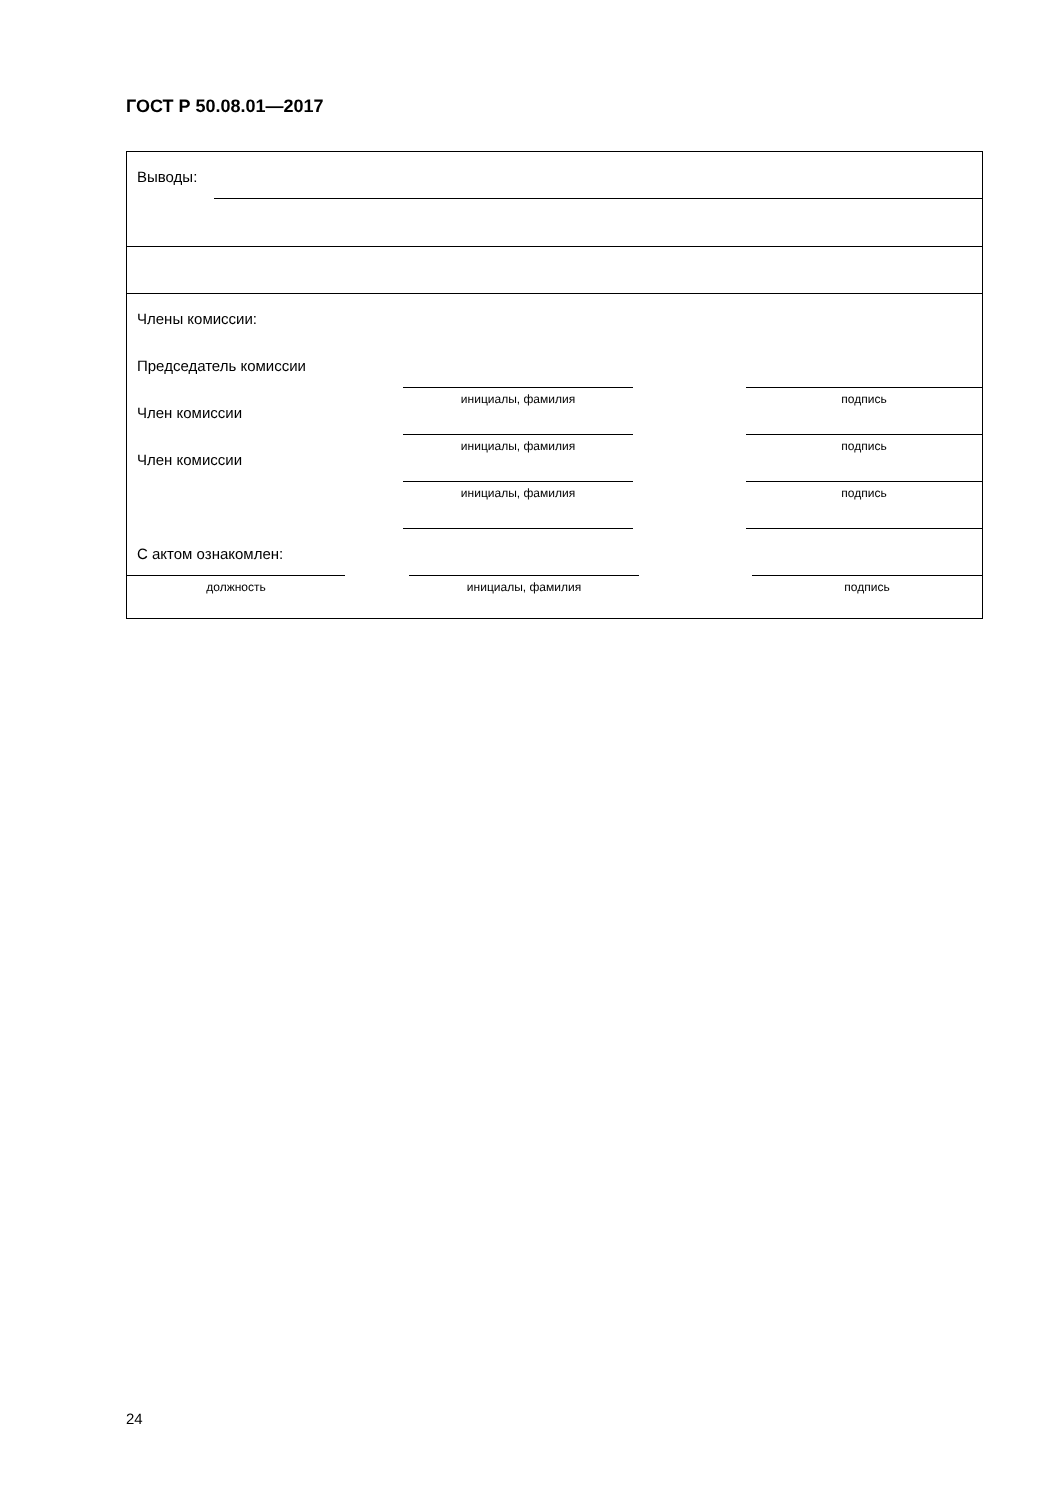ГОСТ Р 50.08.01—2017
Выводы:
Члены комиссии:
Председатель комиссии
инициалы, фамилия подпись
Член комиссии
инициалы, фамилия подпись
Член комиссии
инициалы, фамилия подпись
С актом ознакомлен:
должность инициалы, фамилия подпись
24